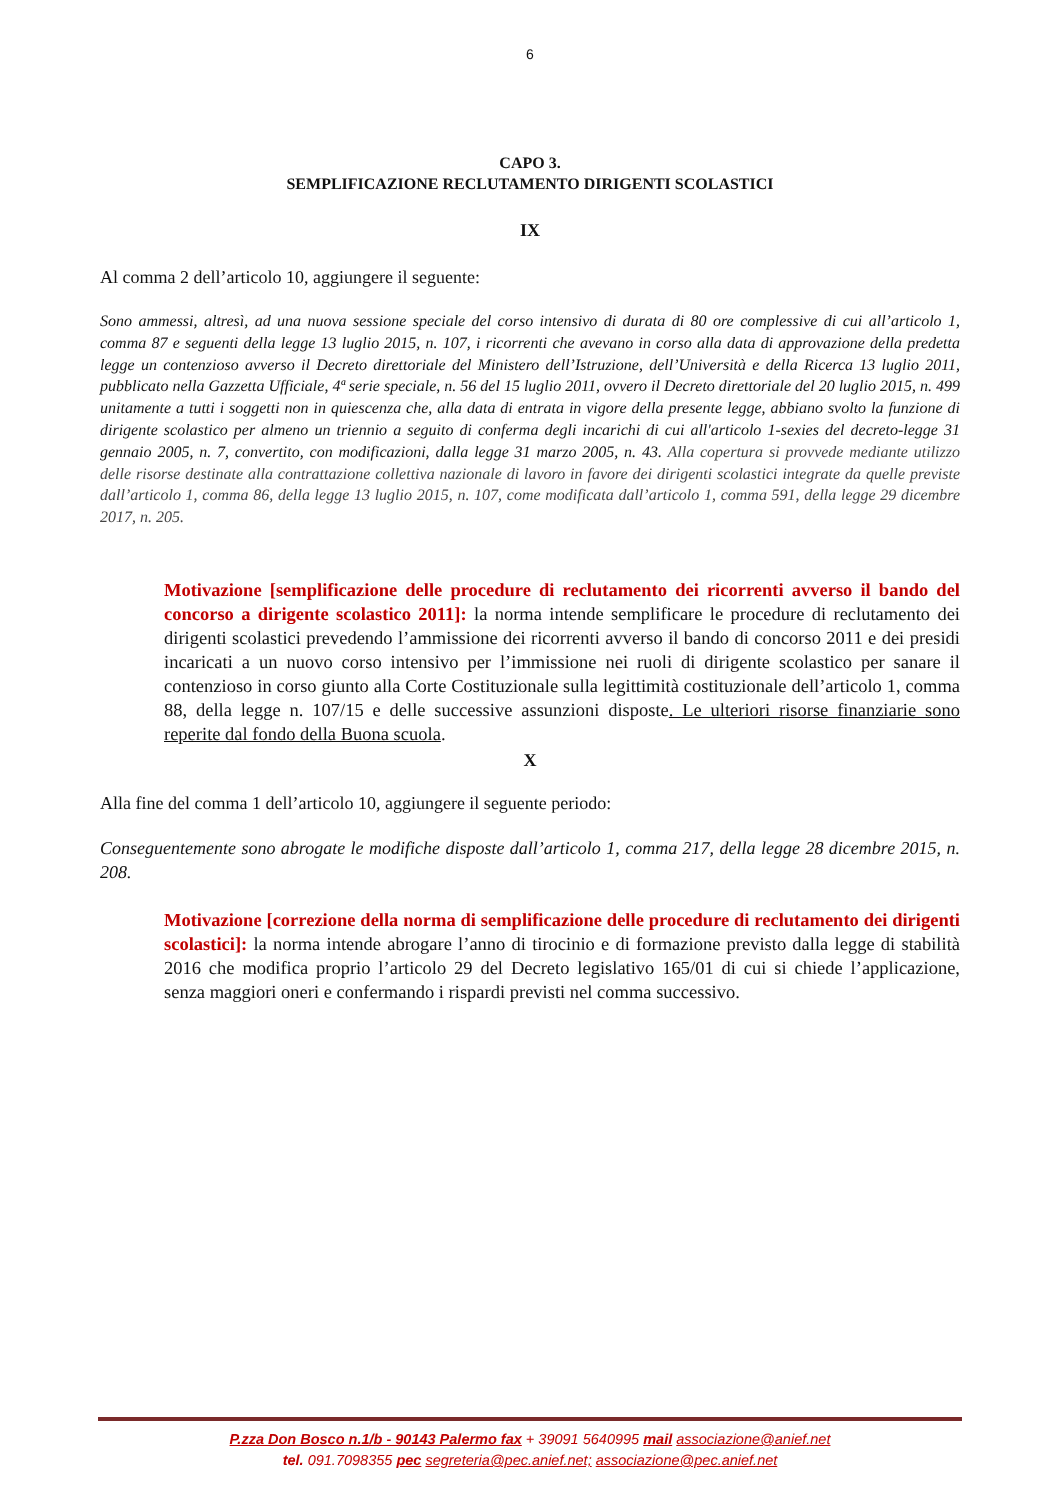6
CAPO 3.
SEMPLIFICAZIONE RECLUTAMENTO DIRIGENTI SCOLASTICI
IX
Al comma 2 dell’articolo 10, aggiungere il seguente:
Sono ammessi, altresì, ad una nuova sessione speciale del corso intensivo di durata di 80 ore complessive di cui all’articolo 1, comma 87 e seguenti della legge 13 luglio 2015, n. 107, i ricorrenti che avevano in corso alla data di approvazione della predetta legge un contenzioso avverso il Decreto direttoriale del Ministero dell’Istruzione, dell’Università e della Ricerca 13 luglio 2011, pubblicato nella Gazzetta Ufficiale, 4ª serie speciale, n. 56 del 15 luglio 2011, ovvero il Decreto direttoriale del 20 luglio 2015, n. 499 unitamente a tutti i soggetti non in quiescenza che, alla data di entrata in vigore della presente legge, abbiano svolto la funzione di dirigente scolastico per almeno un triennio a seguito di conferma degli incarichi di cui all'articolo 1-sexies del decreto-legge 31 gennaio 2005, n. 7, convertito, con modificazioni, dalla legge 31 marzo 2005, n. 43. Alla copertura si provvede mediante utilizzo delle risorse destinate alla contrattazione collettiva nazionale di lavoro in favore dei dirigenti scolastici integrate da quelle previste dall’articolo 1, comma 86, della legge 13 luglio 2015, n. 107, come modificata dall’articolo 1, comma 591, della legge 29 dicembre 2017, n. 205.
Motivazione [semplificazione delle procedure di reclutamento dei ricorrenti avverso il bando del concorso a dirigente scolastico 2011]: la norma intende semplificare le procedure di reclutamento dei dirigenti scolastici prevedendo l’ammissione dei ricorrenti avverso il bando di concorso 2011 e dei presidi incaricati a un nuovo corso intensivo per l’immissione nei ruoli di dirigente scolastico per sanare il contenzioso in corso giunto alla Corte Costituzionale sulla legittimità costituzionale dell’articolo 1, comma 88, della legge n. 107/15 e delle successive assunzioni disposte. Le ulteriori risorse finanziarie sono reperite dal fondo della Buona scuola.
X
Alla fine del comma 1 dell’articolo 10, aggiungere il seguente periodo:
Conseguentemente sono abrogate le modifiche disposte dall’articolo 1, comma 217, della legge 28 dicembre 2015, n. 208.
Motivazione [correzione della norma di semplificazione delle procedure di reclutamento dei dirigenti scolastici]: la norma intende abrogare l’anno di tirocinio e di formazione previsto dalla legge di stabilità 2016 che modifica proprio l’articolo 29 del Decreto legislativo 165/01 di cui si chiede l’applicazione, senza maggiori oneri e confermando i rispardi previsti nel comma successivo.
P.zza Don Bosco n.1/b - 90143 Palermo fax + 39091 5640995 mail associazione@anief.net
tel. 091.7098355 pec segreteria@pec.anief.net; associazione@pec.anief.net